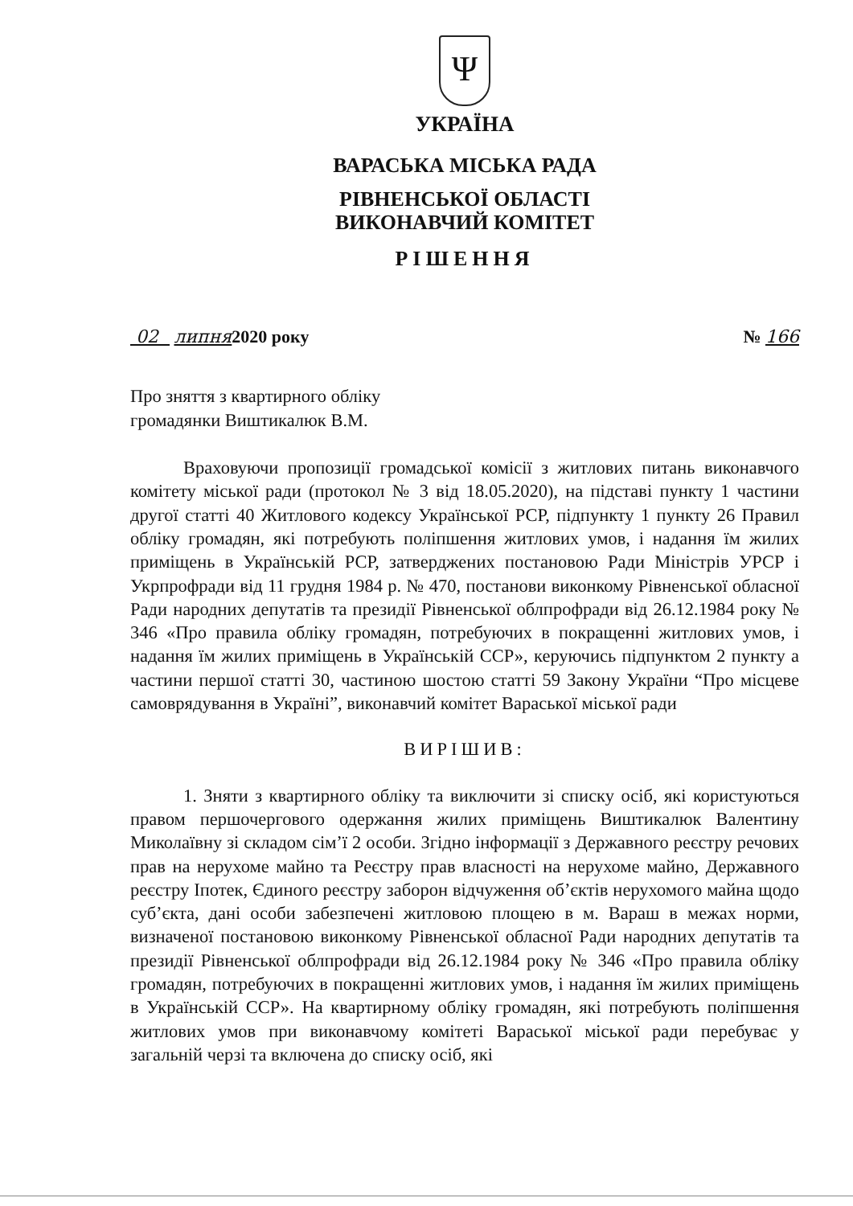Ψ
УКРАЇНА
ВАРАСЬКА МІСЬКА РАДА
РІВНЕНСЬКОЇ ОБЛАСТІ
ВИКОНАВЧИЙ КОМІТЕТ
РІШЕННЯ
02 липня2020 року № 166
Про зняття з квартирного обліку
громадянки Виштикалюк В.М.
Враховуючи пропозиції громадської комісії з житлових питань виконавчого комітету міської ради (протокол № 3 від 18.05.2020), на підставі пункту 1 частини другої статті 40 Житлового кодексу Української РСР, підпункту 1 пункту 26 Правил обліку громадян, які потребують поліпшення житлових умов, і надання їм жилих приміщень в Українській РСР, затверджених постановою Ради Міністрів УРСР і Укрпрофради від 11 грудня 1984 р. № 470, постанови виконкому Рівненської обласної Ради народних депутатів та президії Рівненської облпрофради від 26.12.1984 року № 346 «Про правила обліку громадян, потребуючих в покращенні житлових умов, і надання їм жилих приміщень в Українській ССР», керуючись підпунктом 2 пункту а частини першої статті 30, частиною шостою статті 59 Закону України “Про місцеве самоврядування в Україні”, виконавчий комітет Вараської міської ради
ВИРІШИВ:
1. Зняти з квартирного обліку та виключити зі списку осіб, які користуються правом першочергового одержання жилих приміщень Виштикалюк Валентину Миколаївну зі складом сім’ї 2 особи. Згідно інформації з Державного реєстру речових прав на нерухоме майно та Реєстру прав власності на нерухоме майно, Державного реєстру Іпотек, Єдиного реєстру заборон відчуження об’єктів нерухомого майна щодо суб’єкта, дані особи забезпечені житловою площею в м. Вараш в межах норми, визначеної постановою виконкому Рівненської обласної Ради народних депутатів та президії Рівненської облпрофради від 26.12.1984 року № 346 «Про правила обліку громадян, потребуючих в покращенні житлових умов, і надання їм жилих приміщень в Українській ССР». На квартирному обліку громадян, які потребують поліпшення житлових умов при виконавчому комітеті Вараської міської ради перебуває у загальній черзі та включена до списку осіб, які